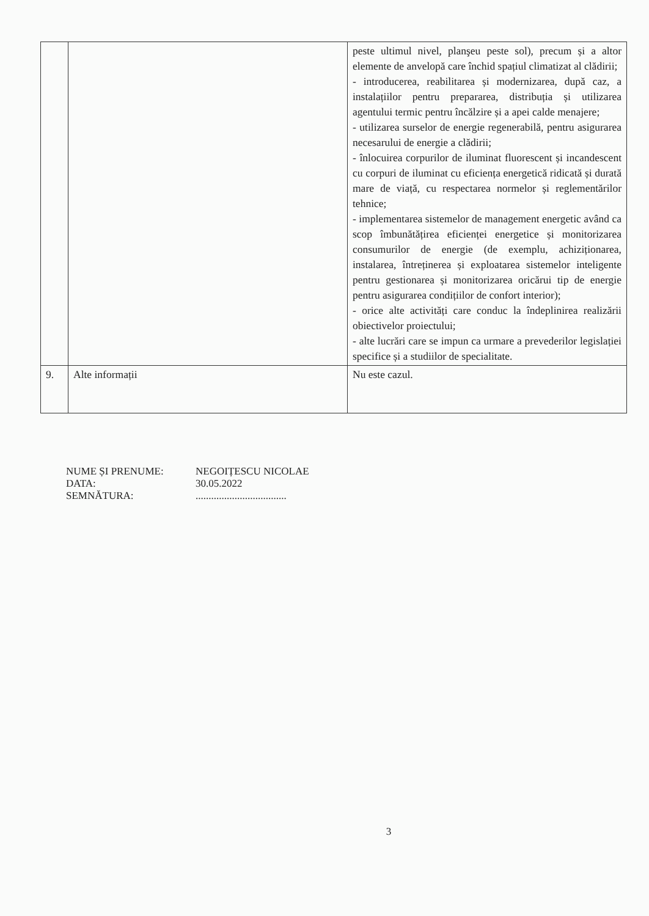| | | peste ultimul nivel, planşeu peste sol), precum și a altor elemente de anvelopă care închid spațiul climatizat al clădirii; - introducerea, reabilitarea și modernizarea, după caz, a instalațiilor pentru prepararea, distribuția și utilizarea agentului termic pentru încălzire și a apei calde menajere; - utilizarea surselor de energie regenerabilă, pentru asigurarea necesarului de energie a clădirii; - înlocuirea corpurilor de iluminat fluorescent și incandescent cu corpuri de iluminat cu eficiența energetică ridicată și durată mare de viață, cu respectarea normelor și reglementărilor tehnice; - implementarea sistemelor de management energetic având ca scop îmbunătățirea eficienței energetice și monitorizarea consumurilor de energie (de exemplu, achiziționarea, instalarea, întreținerea și exploatarea sistemelor inteligente pentru gestionarea și monitorizarea oricărui tip de energie pentru asigurarea condițiilor de confort interior); - orice alte activități care conduc la îndeplinirea realizării obiectivelor proiectului; - alte lucrări care se impun ca urmare a prevederilor legislației specifice și a studiilor de specialitate. |
| 9. | Alte informații | Nu este cazul. |
NUME ȘI PRENUME: NEGOIȚESCU NICOLAE
DATA: 30.05.2022
SEMNĂTURA: ...................................
3